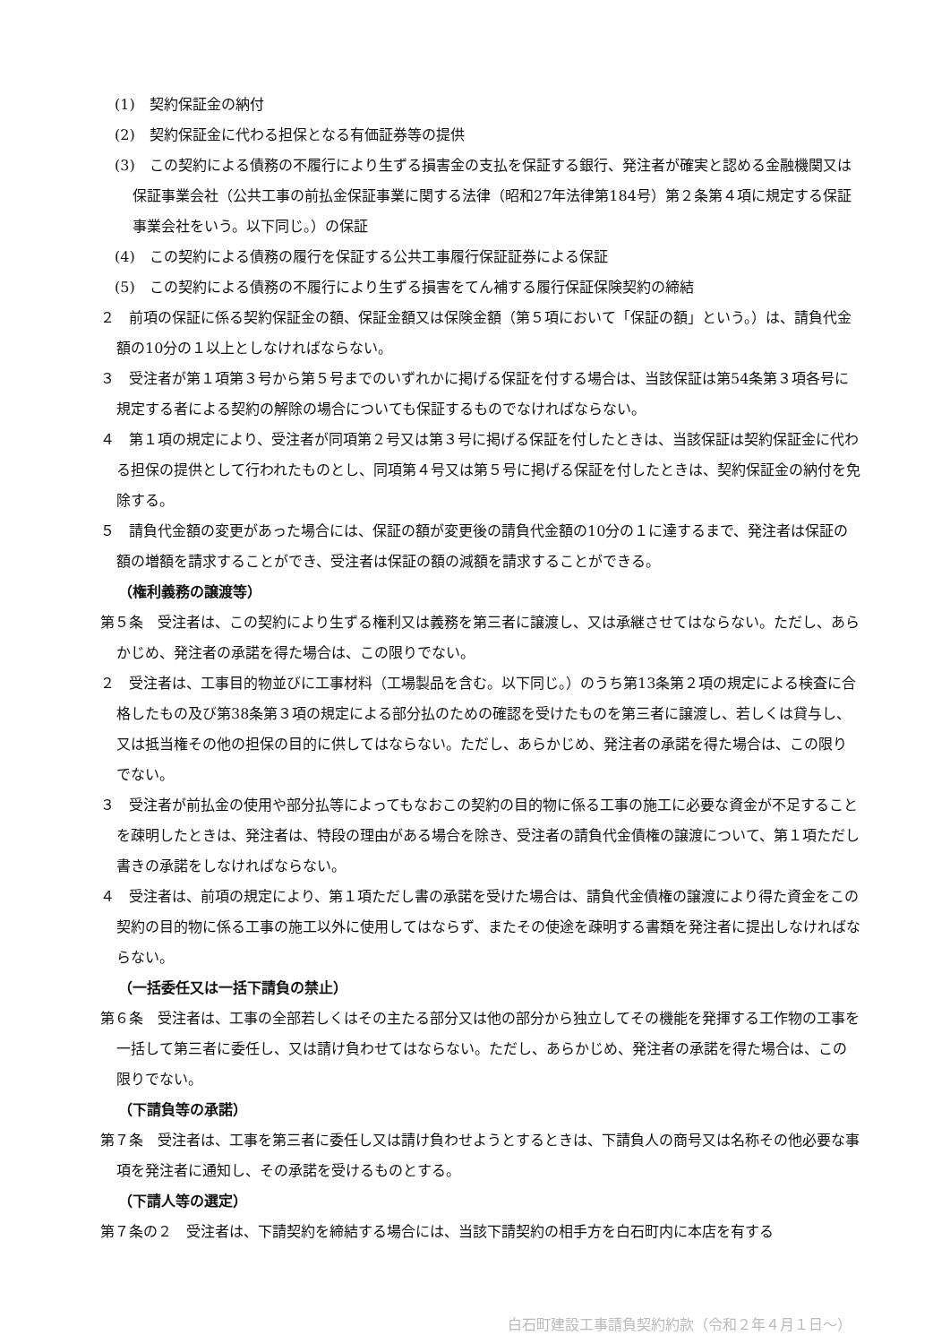(1)　契約保証金の納付
(2)　契約保証金に代わる担保となる有価証券等の提供
(3)　この契約による債務の不履行により生ずる損害金の支払を保証する銀行、発注者が確実と認める金融機関又は保証事業会社（公共工事の前払金保証事業に関する法律（昭和27年法律第184号）第２条第４項に規定する保証事業会社をいう。以下同じ。）の保証
(4)　この契約による債務の履行を保証する公共工事履行保証証券による保証
(5)　この契約による債務の不履行により生ずる損害をてん補する履行保証保険契約の締結
２　前項の保証に係る契約保証金の額、保証金額又は保険金額（第５項において「保証の額」という。）は、請負代金額の10分の１以上としなければならない。
３　受注者が第１項第３号から第５号までのいずれかに掲げる保証を付する場合は、当該保証は第54条第３項各号に規定する者による契約の解除の場合についても保証するものでなければならない。
４　第１項の規定により、受注者が同項第２号又は第３号に掲げる保証を付したときは、当該保証は契約保証金に代わる担保の提供として行われたものとし、同項第４号又は第５号に掲げる保証を付したときは、契約保証金の納付を免除する。
５　請負代金額の変更があった場合には、保証の額が変更後の請負代金額の10分の１に達するまで、発注者は保証の額の増額を請求することができ、受注者は保証の額の減額を請求することができる。
（権利義務の譲渡等）
第５条　受注者は、この契約により生ずる権利又は義務を第三者に譲渡し、又は承継させてはならない。ただし、あらかじめ、発注者の承諾を得た場合は、この限りでない。
２　受注者は、工事目的物並びに工事材料（工場製品を含む。以下同じ。）のうち第13条第２項の規定による検査に合格したもの及び第38条第３項の規定による部分払のための確認を受けたものを第三者に譲渡し、若しくは貸与し、又は抵当権その他の担保の目的に供してはならない。ただし、あらかじめ、発注者の承諾を得た場合は、この限りでない。
３　受注者が前払金の使用や部分払等によってもなおこの契約の目的物に係る工事の施工に必要な資金が不足することを疎明したときは、発注者は、特段の理由がある場合を除き、受注者の請負代金債権の譲渡について、第１項ただし書きの承諾をしなければならない。
４　受注者は、前項の規定により、第１項ただし書の承諾を受けた場合は、請負代金債権の譲渡により得た資金をこの契約の目的物に係る工事の施工以外に使用してはならず、またその使途を疎明する書類を発注者に提出しなければならない。
（一括委任又は一括下請負の禁止）
第６条　受注者は、工事の全部若しくはその主たる部分又は他の部分から独立してその機能を発揮する工作物の工事を一括して第三者に委任し、又は請け負わせてはならない。ただし、あらかじめ、発注者の承諾を得た場合は、この限りでない。
（下請負等の承諾）
第７条　受注者は、工事を第三者に委任し又は請け負わせようとするときは、下請負人の商号又は名称その他必要な事項を発注者に通知し、その承諾を受けるものとする。
（下請人等の選定）
第７条の２　受注者は、下請契約を締結する場合には、当該下請契約の相手方を白石町内に本店を有する
白石町建設工事請負契約約款（令和２年４月１日～）